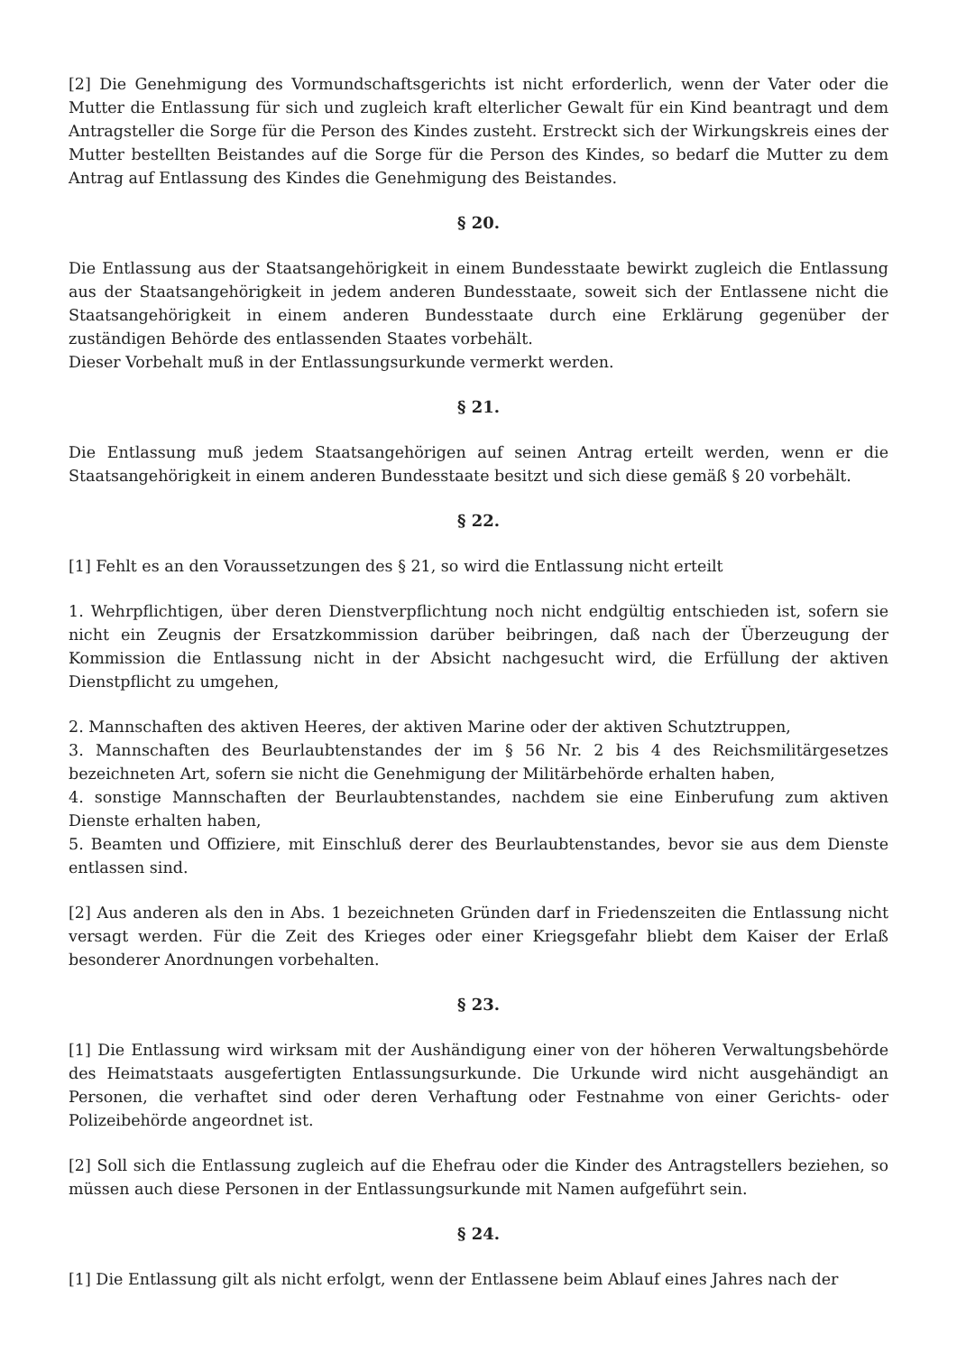[2] Die Genehmigung des Vormundschaftsgerichts ist nicht erforderlich, wenn der Vater oder die Mutter die Entlassung für sich und zugleich kraft elterlicher Gewalt für ein Kind beantragt und dem Antragsteller die Sorge für die Person des Kindes zusteht. Erstreckt sich der Wirkungskreis eines der Mutter bestellten Beistandes auf die Sorge für die Person des Kindes, so bedarf die Mutter zu dem Antrag auf Entlassung des Kindes die Genehmigung des Beistandes.
§ 20.
Die Entlassung aus der Staatsangehörigkeit in einem Bundesstaate bewirkt zugleich die Entlassung aus der Staatsangehörigkeit in jedem anderen Bundesstaate, soweit sich der Entlassene nicht die Staatsangehörigkeit in einem anderen Bundesstaate durch eine Erklärung gegenüber der zuständigen Behörde des entlassenden Staates vorbehält.
Dieser Vorbehalt muß in der Entlassungsurkunde vermerkt werden.
§ 21.
Die Entlassung muß jedem Staatsangehörigen auf seinen Antrag erteilt werden, wenn er die Staatsangehörigkeit in einem anderen Bundesstaate besitzt und sich diese gemäß § 20 vorbehält.
§ 22.
[1] Fehlt es an den Voraussetzungen des § 21, so wird die Entlassung nicht erteilt
1. Wehrpflichtigen, über deren Dienstverpflichtung noch nicht endgültig entschieden ist, sofern sie nicht ein Zeugnis der Ersatzkommission darüber beibringen, daß nach der Überzeugung der Kommission die Entlassung nicht in der Absicht nachgesucht wird, die Erfüllung der aktiven Dienstpflicht zu umgehen,
2. Mannschaften des aktiven Heeres, der aktiven Marine oder der aktiven Schutztruppen,
3. Mannschaften des Beurlaubtenstandes der im § 56 Nr. 2 bis 4 des Reichsmilitärgesetzes bezeichneten Art, sofern sie nicht die Genehmigung der Militärbehörde erhalten haben,
4. sonstige Mannschaften der Beurlaubtenstandes, nachdem sie eine Einberufung zum aktiven Dienste erhalten haben,
5. Beamten und Offiziere, mit Einschluß derer des Beurlaubtenstandes, bevor sie aus dem Dienste entlassen sind.
[2] Aus anderen als den in Abs. 1 bezeichneten Gründen darf in Friedenszeiten die Entlassung nicht versagt werden. Für die Zeit des Krieges oder einer Kriegsgefahr bliebt dem Kaiser der Erlaß besonderer Anordnungen vorbehalten.
§ 23.
[1] Die Entlassung wird wirksam mit der Aushändigung einer von der höheren Verwaltungsbehörde des Heimatstaats ausgefertigten Entlassungsurkunde. Die Urkunde wird nicht ausgehändigt an Personen, die verhaftet sind oder deren Verhaftung oder Festnahme von einer Gerichts- oder Polizeibehörde angeordnet ist.
[2] Soll sich die Entlassung zugleich auf die Ehefrau oder die Kinder des Antragstellers beziehen, so müssen auch diese Personen in der Entlassungsurkunde mit Namen aufgeführt sein.
§ 24.
[1] Die Entlassung gilt als nicht erfolgt, wenn der Entlassene beim Ablauf eines Jahres nach der